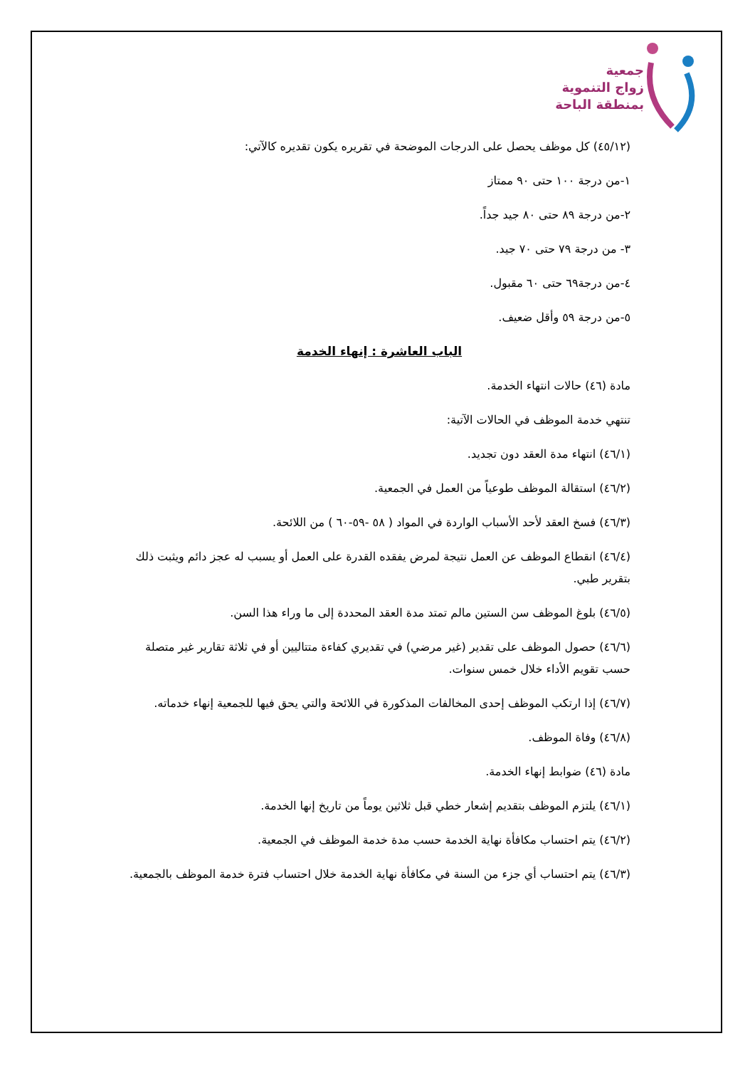جمعية
زواج التنموية
بمنطقة الباحة
(٤٥/١٢) كل موظف يحصل على الدرجات الموضحة في تقريره يكون تقديره كالآتي:
١-من درجة ١٠٠ حتى ٩٠ ممتاز
٢-من درجة ٨٩ حتى ٨٠ جيد جداً.
٣- من درجة ٧٩ حتى ٧٠ جيد.
٤-من درجة٦٩ حتى ٦٠ مقبول.
٥-من درجة ٥٩ وأقل ضعيف.
الباب العاشرة : إنهاء الخدمة
مادة (٤٦) حالات انتهاء الخدمة.
تنتهي خدمة الموظف في الحالات الآتية:
(٤٦/١) انتهاء مدة العقد دون تجديد.
(٤٦/٢) استقالة الموظف طوعياً من العمل في الجمعية.
(٤٦/٣) فسخ العقد لأحد الأسباب الواردة في المواد ( ٥٨ -٥٩-٦٠ ) من اللائحة.
(٤٦/٤) انقطاع الموظف عن العمل نتيجة لمرض يفقده القدرة على العمل أو يسبب له عجز دائم ويثبت ذلك بتقرير طبي.
(٤٦/٥) بلوغ الموظف سن الستين مالم تمتد مدة العقد المحددة إلى ما وراء هذا السن.
(٤٦/٦) حصول الموظف على تقدير (غير مرضي) في تقديري كفاءة متتاليين أو في ثلاثة تقارير غير متصلة حسب تقويم الأداء خلال خمس سنوات.
(٤٦/٧) إذا ارتكب الموظف إحدى المخالفات المذكورة في اللائحة والتي يحق فيها للجمعية إنهاء خدماته.
(٤٦/٨) وفاة الموظف.
مادة (٤٦) ضوابط إنهاء الخدمة.
(٤٦/١) يلتزم الموظف بتقديم إشعار خطي قبل ثلاثين يوماً من تاريخ إنها الخدمة.
(٤٦/٢) يتم احتساب مكافأة نهاية الخدمة حسب مدة خدمة الموظف في الجمعية.
(٤٦/٣) يتم احتساب أي جزء من السنة في مكافأة نهاية الخدمة خلال احتساب فترة خدمة الموظف بالجمعية.